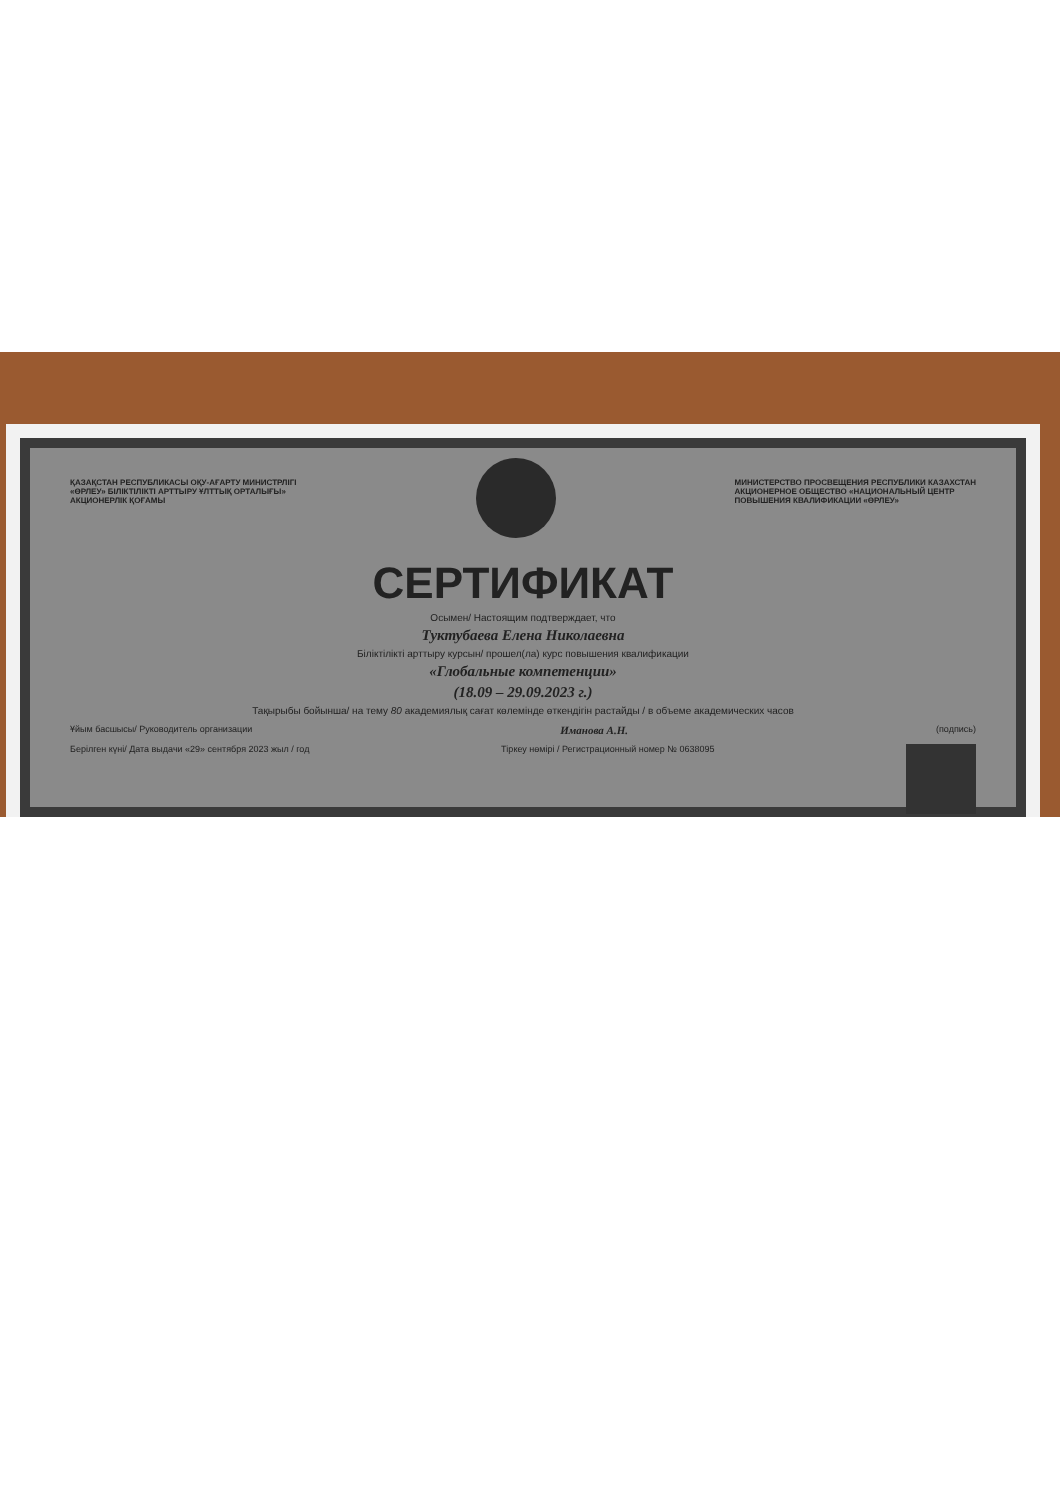ҚАЗАҚСТАН РЕСПУБЛИКАСЫ ОҚУ-АҒАРТУ МИНИСТРЛІГІ
«ӨРЛЕУ» БІЛІКТІЛІКТІ АРТТЫРУ ҰЛТТЫҚ ОРТАЛЫҒЫ»
АКЦИОНЕРЛІК ҚОҒАМЫ
МИНИСТЕРСТВО ПРОСВЕЩЕНИЯ РЕСПУБЛИКИ КАЗАХСТАН
АКЦИОНЕРНОЕ ОБЩЕСТВО «НАЦИОНАЛЬНЫЙ ЦЕНТР
ПОВЫШЕНИЯ КВАЛИФИКАЦИИ «ӨРЛЕУ»
СЕРТИФИКАТ
Осымен/ Настоящим подтверждает, что
Туктубаева Елена Николаевна
Біліктілікті арттыру курсын/ прошел(ла) курс повышения квалификации
«Глобальные компетенции»
(18.09 – 29.09.2023 г.)
Тақырыбы бойынша/ на тему 80 академиялық сағат көлемінде өткендігін растайды / в объеме академических часов
Ұйым басшысы/ Руководитель организации Иманова А.Н. (подпись)
Берілген күні/ Дата выдачи «29» сентября 2023 жыл / год Тіркеу нөмірі / Регистрационный номер № 0638095